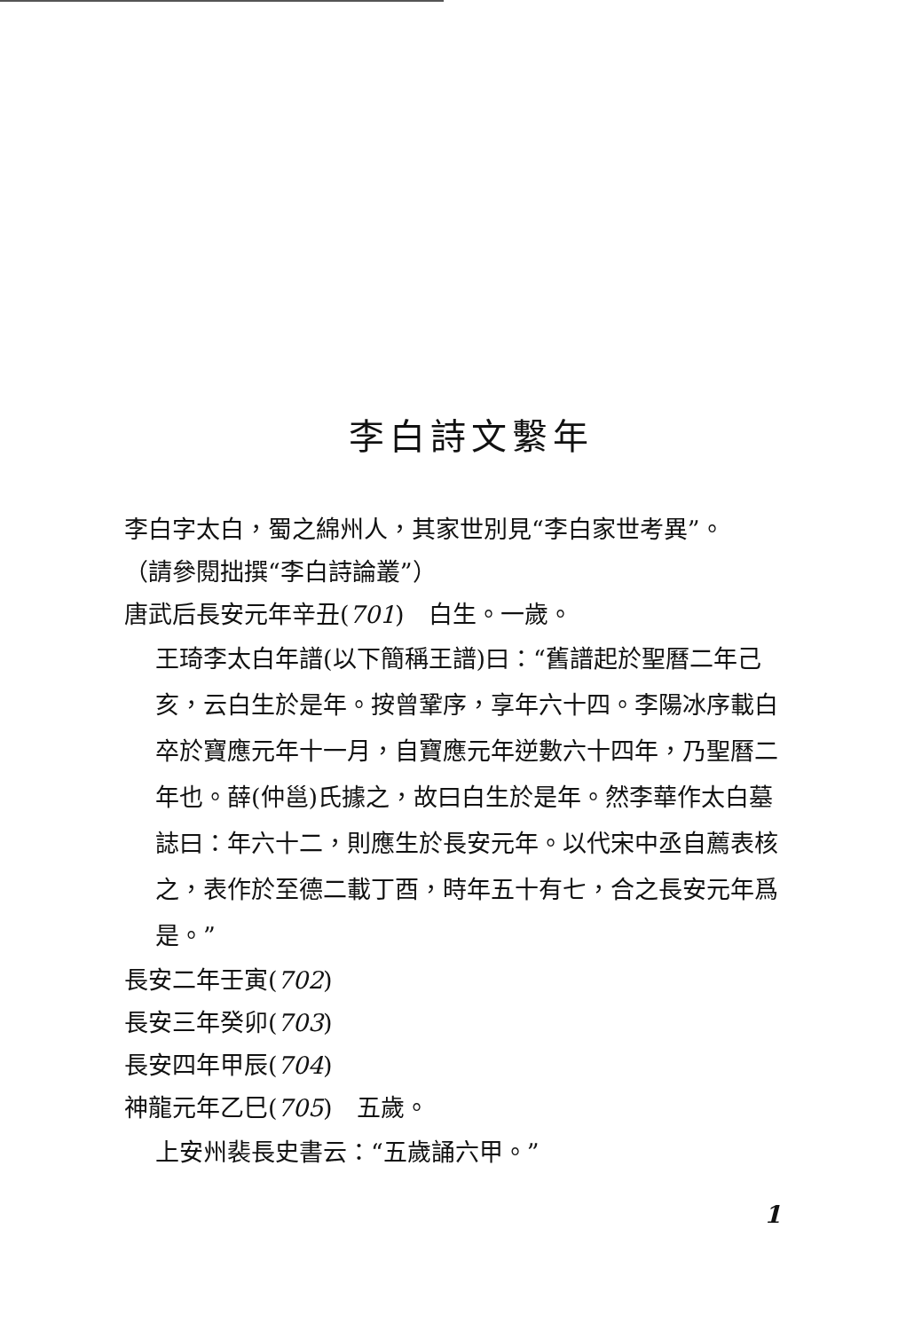李白詩文繫年
李白字太白，蜀之綿州人，其家世別見“李白家世考異”。
（請參閱拙撰“李白詩論叢”）
唐武后長安元年辛丑(701)　白生。一歲。
王琦李太白年譜(以下簡稱王譜)曰：“舊譜起於聖曆二年己亥，云白生於是年。按曾鞏序，享年六十四。李陽冰序載白卒於寶應元年十一月，自寶應元年逆數六十四年，乃聖曆二年也。薛(仲邕)氏據之，故曰白生於是年。然李華作太白墓誌曰：年六十二，則應生於長安元年。以代宋中丞自薦表核之，表作於至德二載丁酉，時年五十有七，合之長安元年爲是。”
長安二年壬寅(702)
長安三年癸卯(703)
長安四年甲辰(704)
神龍元年乙巳(705)　五歲。
上安州裴長史書云：“五歲誦六甲。”
1